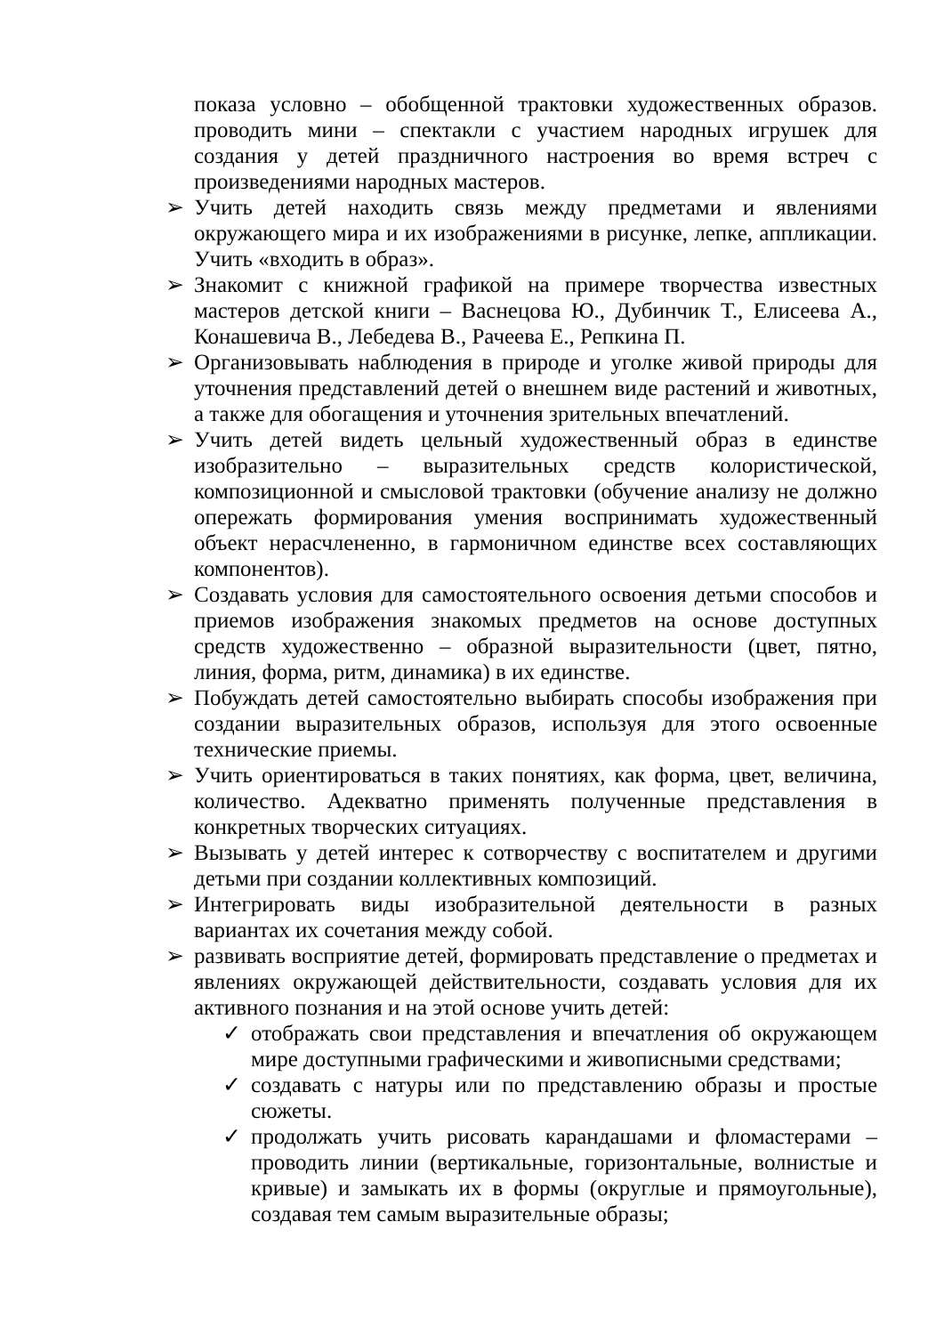показа условно – обобщенной трактовки художественных образов. проводить мини – спектакли с участием народных игрушек для создания у детей праздничного настроения во время встреч с произведениями народных мастеров.
➢ Учить детей находить связь между предметами и явлениями окружающего мира и их изображениями в рисунке, лепке, аппликации. Учить «входить в образ».
➢ Знакомит с книжной графикой на примере творчества известных мастеров детской книги – Васнецова Ю., Дубинчик Т., Елисеева А., Конашевича В., Лебедева В., Рачеева Е., Репкина П.
➢ Организовывать наблюдения в природе и уголке живой природы для уточнения представлений детей о внешнем виде растений и животных, а также для обогащения и уточнения зрительных впечатлений.
➢ Учить детей видеть цельный художественный образ в единстве изобразительно – выразительных средств колористической, композиционной и смысловой трактовки (обучение анализу не должно опережать формирования умения воспринимать художественный объект нерасчлененно, в гармоничном единстве всех составляющих компонентов).
➢ Создавать условия для самостоятельного освоения детьми способов и приемов изображения знакомых предметов на основе доступных средств художественно – образной выразительности (цвет, пятно, линия, форма, ритм, динамика) в их единстве.
➢ Побуждать детей самостоятельно выбирать способы изображения при создании выразительных образов, используя для этого освоенные технические приемы.
➢ Учить ориентироваться в таких понятиях, как форма, цвет, величина, количество. Адекватно применять полученные представления в конкретных творческих ситуациях.
➢ Вызывать у детей интерес к сотворчеству с воспитателем и другими детьми при создании коллективных композиций.
➢ Интегрировать виды изобразительной деятельности в разных вариантах их сочетания между собой.
➢ развивать восприятие детей, формировать представление о предметах и явлениях окружающей действительности, создавать условия для их активного познания и на этой основе учить детей:
✓ отображать свои представления и впечатления об окружающем мире доступными графическими и живописными средствами;
✓ создавать с натуры или по представлению образы и простые сюжеты.
✓ продолжать учить рисовать карандашами и фломастерами – проводить линии (вертикальные, горизонтальные, волнистые и кривые) и замыкать их в формы (округлые и прямоугольные), создавая тем самым выразительные образы;